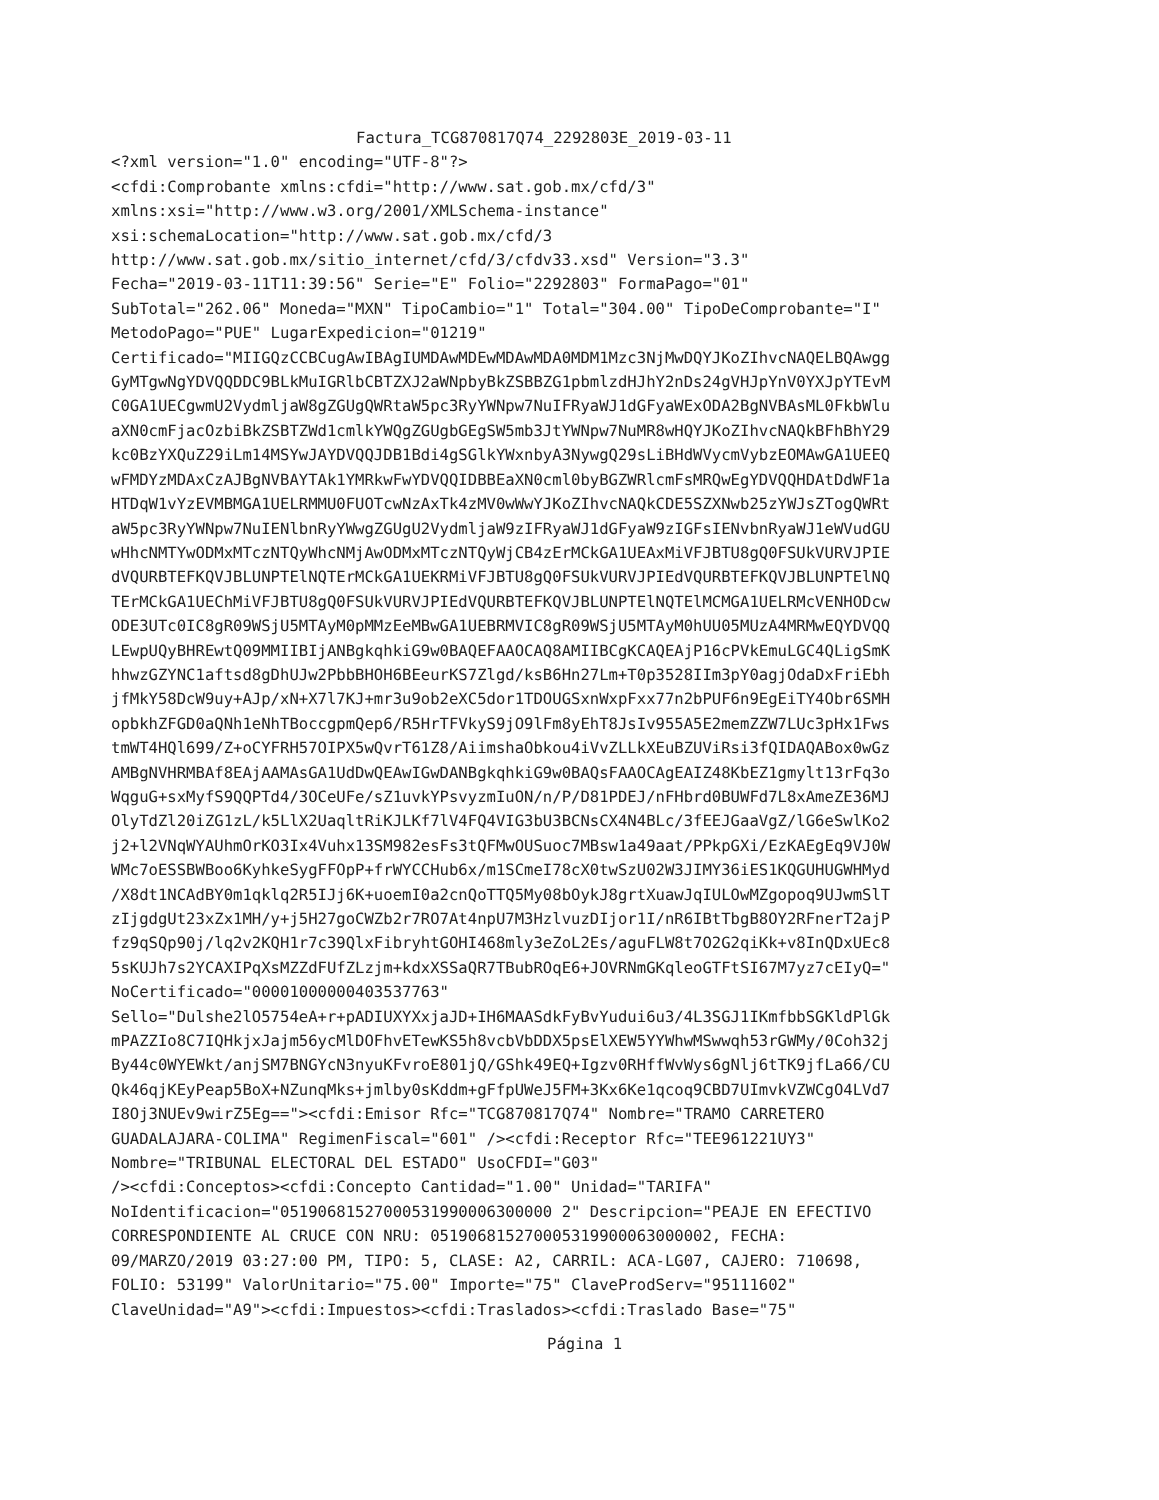Factura_TCG870817Q74_2292803E_2019-03-11
<?xml version="1.0" encoding="UTF-8"?> <cfdi:Comprobante xmlns:cfdi="http://www.sat.gob.mx/cfd/3" xmlns:xsi="http://www.w3.org/2001/XMLSchema-instance" xsi:schemaLocation="http://www.sat.gob.mx/cfd/3 http://www.sat.gob.mx/sitio_internet/cfd/3/cfdv33.xsd" Version="3.3" Fecha="2019-03-11T11:39:56" Serie="E" Folio="2292803" FormaPago="01" SubTotal="262.06" Moneda="MXN" TipoCambio="1" Total="304.00" TipoDeComprobante="I" MetodoPago="PUE" LugarExpedicion="01219" Certificado="MIIGQzCCBCugAwIBAgIUMDAwMDEwMDAwMDA0MDM1Mzc3NjMwDQYJKoZIhvcNAQELBQAwgg GyMTgwNgYDVQQDDC9BLkMuIGRlbCBTZXJ2aWNpbyBkZSBBZG1pbmlzdHJhY2nDs24gVHJpYnV0YXJpYTEvM C0GA1UECgwmU2VydmljaW8gZGUgQWRtaW5pc3RyYWNpw7NuIFRyaWJ1dGFyaWExODA2BgNVBAsML0FkbWlu aXN0cmFjacOzbiBkZSBTZWd1cmlkYWQgZGUgbGEgSW5mb3JtYWNpw7NuMR8wHQYJKoZIhvcNAQkBFhBhY29 kc0BzYXQuZ29iLm14MSYwJAYDVQQJDB1Bdi4gSGlkYWxnbyA3NywgQ29sLiBHdWVycmVybzEOMAwGA1UEEQ wFMDYzMDAxCzAJBgNVBAYTAk1YMRkwFwYDVQQIDBBEaXN0cml0byBGZWRlcmFsMRQwEgYDVQQHDAtDdWF1a HTDqW1vYzEVMBMGA1UELRMMU0FUOTcwNzAxTk4zMV0wWwYJKoZIhvcNAQkCDE5SZXNwb25zYWJsZTogQWRt aW5pc3RyYWNpw7NuIENlbnRyYWwgZGUgU2VydmljaW9zIFRyaWJ1dGFyaW9zIGFsIENvbnRyaWJ1eWVudGU wHhcNMTYwODMxMTczNTQyWhcNMjAwODMxMTczNTQyWjCB4zErMCkGA1UEAxMiVFJBTU8gQ0FSUkVURVJPIE dVQURBTEFKQVJBLUNPTElNQTErMCkGA1UEKRMiVFJBTU8gQ0FSUkVURVJPIEdVQURBTEFKQVJBLUNPTElNQ TErMCkGA1UEChMiVFJBTU8gQ0FSUkVURVJPIEdVQURBTEFKQVJBLUNPTElNQTElMCMGA1UELRMcVENHODcw ODE3UTc0IC8gR09WSjU5MTAyM0pMMzEeMBwGA1UEBRMVIC8gR09WSjU5MTAyM0hUU05MUzA4MRMwEQYDVQQ LEwpUQyBHREwtQ09MMIIBIjANBgkqhkiG9w0BAQEFAAOCAQ8AMIIBCgKCAQEAjP16cPVkEmuLGC4QLigSmK hhwzGZYNC1aftsd8gDhUJw2PbbBHOH6BEeurKS7Zlgd/ksB6Hn27Lm+T0p3528IIm3pY0agjOdaDxFriEbh jfMkY58DcW9uy+AJp/xN+X7l7KJ+mr3u9ob2eXC5dor1TDOUGSxnWxpFxx77n2bPUF6n9EgEiTY4Obr6SMH opbkhZFGD0aQNh1eNhTBoccgpmQep6/R5HrTFVkyS9jO9lFm8yEhT8JsIv955A5E2memZZW7LUc3pHx1Fws tmWT4HQl699/Z+oCYFRH57OIPX5wQvrT61Z8/AiimshaObkou4iVvZLLkXEuBZUViRsi3fQIDAQABox0wGz AMBgNVHRMBAf8EAjAAMAsGA1UdDwQEAwIGwDANBgkqhkiG9w0BAQsFAAOCAgEAIZ48KbEZ1gmylt13rFq3o WqguG+sxMyfS9QQPTd4/3OCeUFe/sZ1uvkYPsvyzmIuON/n/P/D81PDEJ/nFHbrd0BUWFd7L8xAmeZE36MJ OlyTdZl20iZG1zL/k5LlX2UaqltRiKJLKf7lV4FQ4VIG3bU3BCNsCX4N4BLc/3fEEJGaaVgZ/lG6eSwlKo2 j2+l2VNqWYAUhmOrKO3Ix4Vuhx13SM982esFs3tQFMwOUSuoc7MBsw1a49aat/PPkpGXi/EzKAEgEq9VJ0W WMc7oESSBWBoo6KyhkeSygFFOpP+frWYCCHub6x/m1SCmeI78cX0twSzU02W3JIMY36iES1KQGUHUGWHMyd /X8dt1NCAdBY0m1qklq2R5IJj6K+uoemI0a2cnQoTTQ5My08bOykJ8grtXuawJqIULOwMZgopoq9UJwmSlT zIjgdgUt23xZx1MH/y+j5H27goCWZb2r7RO7At4npU7M3HzlvuzDIjor1I/nR6IBtTbgB8OY2RFnerT2ajP fz9qSQp90j/lq2v2KQH1r7c39QlxFibryhtGOHI468mly3eZoL2Es/aguFLW8t7O2G2qiKk+v8InQDxUEc8 5sKUJh7s2YCAXIPqXsMZZdFUfZLzjm+kdxXSSaQR7TBubROqE6+JOVRNmGKqleoGTFtSI67M7yz7cEIyQ=" NoCertificado="00001000000403537763" Sello="Dulshe2lO5754eA+r+pADIUXYXxjaJD+IH6MAASdkFyBvYudui6u3/4L3SGJ1IKmfbbSGKldPlGk mPAZZIo8C7IQHkjxJajm56ycMlDOFhvETewKS5h8vcbVbDDX5psElXEW5YYWhwMSwwqh53rGWMy/0Coh32j By44c0WYEWkt/anjSM7BNGYcN3nyuKFvroE801jQ/GShk49EQ+Igzv0RHffWvWys6gNlj6tTK9jfLa66/CU Qk46qjKEyPeap5BoX+NZunqMks+jmlby0sKddm+gFfpUWeJ5FM+3Kx6Ke1qcoq9CBD7UImvkVZWCgO4LVd7 I8Oj3NUEv9wirZ5Eg=="><cfdi:Emisor Rfc="TCG870817Q74" Nombre="TRAMO CARRETERO GUADALAJARA-COLIMA" RegimenFiscal="601" /><cfdi:Receptor Rfc="TEE961221UY3" Nombre="TRIBUNAL ELECTORAL DEL ESTADO" UsoCFDI="G03" /><cfdi:Conceptos><cfdi:Concepto Cantidad="1.00" Unidad="TARIFA" NoIdentificacion="05190681527000531990006300000 2" Descripcion="PEAJE EN EFECTIVO CORRESPONDIENTE AL CRUCE CON NRU: 051906815270005319900063000002, FECHA: 09/MARZO/2019 03:27:00 PM, TIPO: 5, CLASE: A2, CARRIL: ACA-LG07, CAJERO: 710698, FOLIO: 53199" ValorUnitario="75.00" Importe="75" ClaveProdServ="95111602" ClaveUnidad="A9"><cfdi:Impuestos><cfdi:Traslados><cfdi:Traslado Base="75"
Página 1